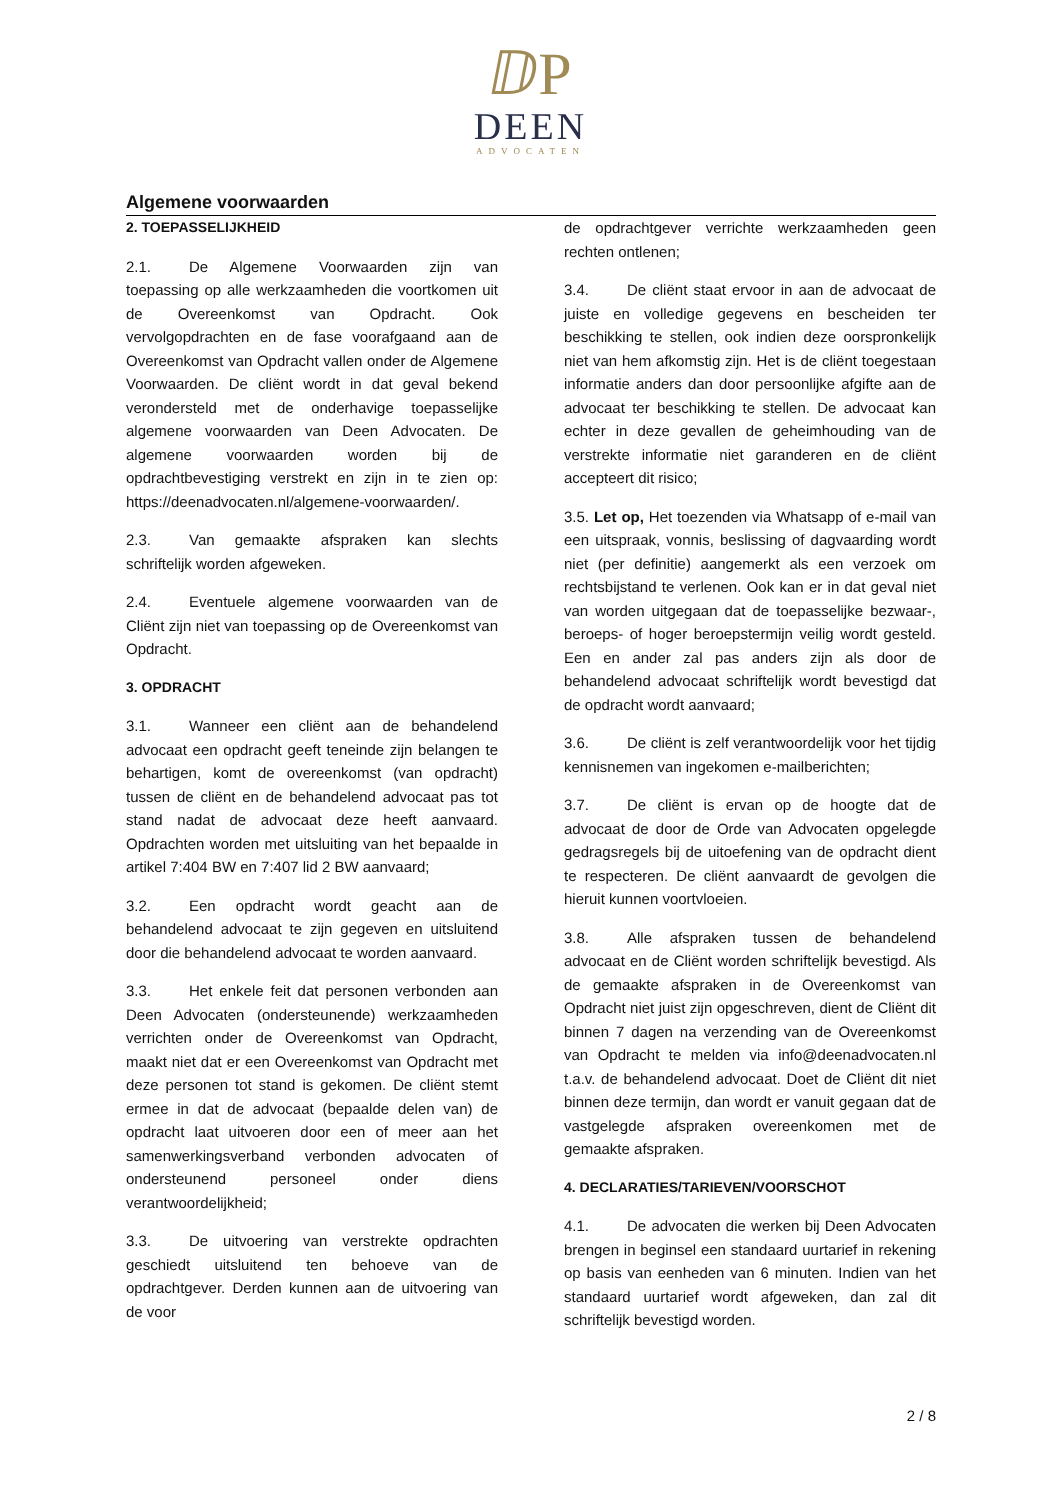ⅅP
DEEN
ADVOCATEN
Algemene voorwaarden
2. TOEPASSELIJKHEID
2.1. De Algemene Voorwaarden zijn van toepassing op alle werkzaamheden die voortkomen uit de Overeenkomst van Opdracht. Ook vervolgopdrachten en de fase voorafgaand aan de Overeenkomst van Opdracht vallen onder de Algemene Voorwaarden. De cliënt wordt in dat geval bekend verondersteld met de onderhavige toepasselijke algemene voorwaarden van Deen Advocaten. De algemene voorwaarden worden bij de opdrachtbevestiging verstrekt en zijn in te zien op: https://deenadvocaten.nl/algemene-voorwaarden/.
2.3. Van gemaakte afspraken kan slechts schriftelijk worden afgeweken.
2.4. Eventuele algemene voorwaarden van de Cliënt zijn niet van toepassing op de Overeenkomst van Opdracht.
3. OPDRACHT
3.1. Wanneer een cliënt aan de behandelend advocaat een opdracht geeft teneinde zijn belangen te behartigen, komt de overeenkomst (van opdracht) tussen de cliënt en de behandelend advocaat pas tot stand nadat de advocaat deze heeft aanvaard. Opdrachten worden met uitsluiting van het bepaalde in artikel 7:404 BW en 7:407 lid 2 BW aanvaard;
3.2. Een opdracht wordt geacht aan de behandelend advocaat te zijn gegeven en uitsluitend door die behandelend advocaat te worden aanvaard.
3.3. Het enkele feit dat personen verbonden aan Deen Advocaten (ondersteunende) werkzaamheden verrichten onder de Overeenkomst van Opdracht, maakt niet dat er een Overeenkomst van Opdracht met deze personen tot stand is gekomen. De cliënt stemt ermee in dat de advocaat (bepaalde delen van) de opdracht laat uitvoeren door een of meer aan het samenwerkingsverband verbonden advocaten of ondersteunend personeel onder diens verantwoordelijkheid;
3.3. De uitvoering van verstrekte opdrachten geschiedt uitsluitend ten behoeve van de opdrachtgever. Derden kunnen aan de uitvoering van de voor
de opdrachtgever verrichte werkzaamheden geen rechten ontlenen;
3.4. De cliënt staat ervoor in aan de advocaat de juiste en volledige gegevens en bescheiden ter beschikking te stellen, ook indien deze oorspronkelijk niet van hem afkomstig zijn. Het is de cliënt toegestaan informatie anders dan door persoonlijke afgifte aan de advocaat ter beschikking te stellen. De advocaat kan echter in deze gevallen de geheimhouding van de verstrekte informatie niet garanderen en de cliënt accepteert dit risico;
3.5. Let op, Het toezenden via Whatsapp of e-mail van een uitspraak, vonnis, beslissing of dagvaarding wordt niet (per definitie) aangemerkt als een verzoek om rechtsbijstand te verlenen. Ook kan er in dat geval niet van worden uitgegaan dat de toepasselijke bezwaar-, beroeps- of hoger beroepstermijn veilig wordt gesteld. Een en ander zal pas anders zijn als door de behandelend advocaat schriftelijk wordt bevestigd dat de opdracht wordt aanvaard;
3.6. De cliënt is zelf verantwoordelijk voor het tijdig kennisnemen van ingekomen e-mailberichten;
3.7. De cliënt is ervan op de hoogte dat de advocaat de door de Orde van Advocaten opgelegde gedragsregels bij de uitoefening van de opdracht dient te respecteren. De cliënt aanvaardt de gevolgen die hieruit kunnen voortvloeien.
3.8. Alle afspraken tussen de behandelend advocaat en de Cliënt worden schriftelijk bevestigd. Als de gemaakte afspraken in de Overeenkomst van Opdracht niet juist zijn opgeschreven, dient de Cliënt dit binnen 7 dagen na verzending van de Overeenkomst van Opdracht te melden via info@deenadvocaten.nl t.a.v. de behandelend advocaat. Doet de Cliënt dit niet binnen deze termijn, dan wordt er vanuit gegaan dat de vastgelegde afspraken overeenkomen met de gemaakte afspraken.
4. DECLARATIES/TARIEVEN/VOORSCHOT
4.1. De advocaten die werken bij Deen Advocaten brengen in beginsel een standaard uurtarief in rekening op basis van eenheden van 6 minuten. Indien van het standaard uurtarief wordt afgeweken, dan zal dit schriftelijk bevestigd worden.
2 / 8